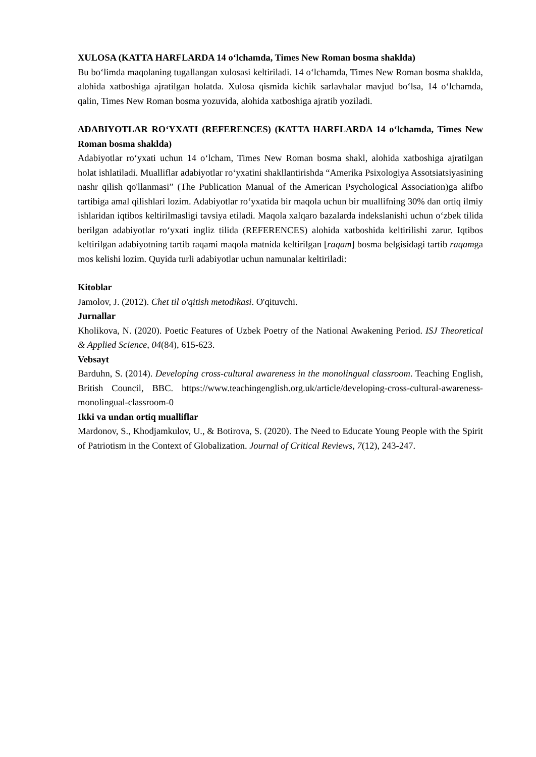XULOSA (KATTA HARFLARDA 14 o‘lchamda, Times New Roman bosma shaklda)
Bu bo‘limda maqolaning tugallangan xulosasi keltiriladi. 14 o‘lchamda, Times New Roman bosma shaklda, alohida xatboshiga ajratilgan holatda. Xulosa qismida kichik sarlavhalar mavjud bo‘lsa, 14 o‘lchamda, qalin, Times New Roman bosma yozuvida, alohida xatboshiga ajratib yoziladi.
ADABIYOTLAR RO‘YXATI (REFERENCES) (KATTA HARFLARDA 14 o‘lchamda, Times New Roman bosma shaklda)
Adabiyotlar ro‘yxati uchun 14 o‘lcham, Times New Roman bosma shakl, alohida xatboshiga ajratilgan holat ishlatiladi. Mualliflar adabiyotlar ro‘yxatini shakllantirishda “Amerika Psixologiya Assotsiatsiyasining nashr qilish qo'llanmasi” (The Publication Manual of the American Psychological Association)ga alifbo tartibiga amal qilishlari lozim. Adabiyotlar ro‘yxatida bir maqola uchun bir muallifning 30% dan ortiq ilmiy ishlaridan iqtibos keltirilmasligi tavsiya etiladi. Maqola xalqaro bazalarda indekslanishi uchun o‘zbek tilida berilgan adabiyotlar ro‘yxati ingliz tilida (REFERENCES) alohida xatboshida keltirilishi zarur. Iqtibos keltirilgan adabiyotning tartib raqami maqola matnida keltirilgan [raqam] bosma belgisidagi tartib raqamga mos kelishi lozim. Quyida turli adabiyotlar uchun namunalar keltiriladi:
Kitoblar
Jamolov, J. (2012). Chet til o'qitish metodikasi. O'qituvchi.
Jurnallar
Kholikova, N. (2020). Poetic Features of Uzbek Poetry of the National Awakening Period. ISJ Theoretical & Applied Science, 04(84), 615-623.
Vebsayt
Barduhn, S. (2014). Developing cross-cultural awareness in the monolingual classroom. Teaching English, British Council, BBC. https://www.teachingenglish.org.uk/article/developing-cross-cultural-awareness-monolingual-classroom-0
Ikki va undan ortiq mualliflar
Mardonov, S., Khodjamkulov, U., & Botirova, S. (2020). The Need to Educate Young People with the Spirit of Patriotism in the Context of Globalization. Journal of Critical Reviews, 7(12), 243-247.